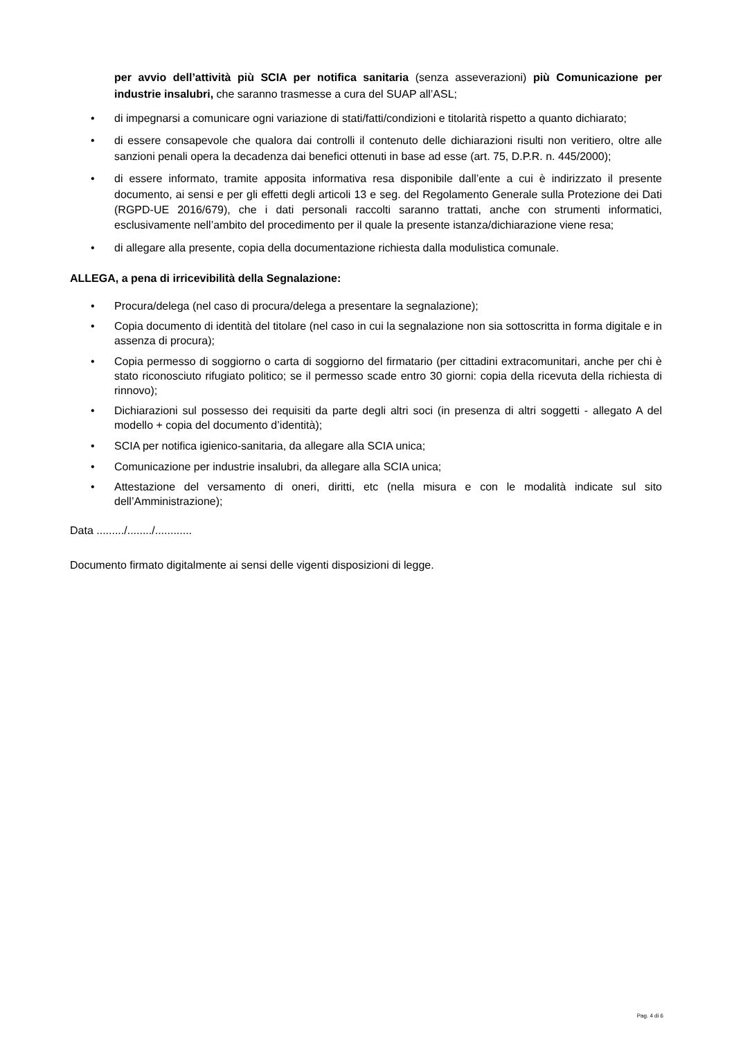per avvio dell’attività più SCIA per notifica sanitaria (senza asseverazioni) più Comunicazione per industrie insalubri, che saranno trasmesse a cura del SUAP all’ASL;
• di impegnarsi a comunicare ogni variazione di stati/fatti/condizioni e titolarità rispetto a quanto dichiarato;
• di essere consapevole che qualora dai controlli il contenuto delle dichiarazioni risulti non veritiero, oltre alle sanzioni penali opera la decadenza dai benefici ottenuti in base ad esse (art. 75, D.P.R. n. 445/2000);
• di essere informato, tramite apposita informativa resa disponibile dall’ente a cui è indirizzato il presente documento, ai sensi e per gli effetti degli articoli 13 e seg. del Regolamento Generale sulla Protezione dei Dati (RGPD-UE 2016/679), che i dati personali raccolti saranno trattati, anche con strumenti informatici, esclusivamente nell’ambito del procedimento per il quale la presente istanza/dichiarazione viene resa;
• di allegare alla presente, copia della documentazione richiesta dalla modulistica comunale.
ALLEGA, a pena di irricevibilità della Segnalazione:
• Procura/delega (nel caso di procura/delega a presentare la segnalazione);
• Copia documento di identità del titolare (nel caso in cui la segnalazione non sia sottoscritta in forma digitale e in assenza di procura);
• Copia permesso di soggiorno o carta di soggiorno del firmatario (per cittadini extracomunitari, anche per chi è stato riconosciuto rifugiato politico; se il permesso scade entro 30 giorni: copia della ricevuta della richiesta di rinnovo);
• Dichiarazioni sul possesso dei requisiti da parte degli altri soci (in presenza di altri soggetti - allegato A del modello + copia del documento d’identità);
• SCIA per notifica igienico-sanitaria, da allegare alla SCIA unica;
• Comunicazione per industrie insalubri, da allegare alla SCIA unica;
• Attestazione del versamento di oneri, diritti, etc (nella misura e con le modalità indicate sul sito dell’Amministrazione);
Data ........./......../............
Documento firmato digitalmente ai sensi delle vigenti disposizioni di legge.
Pag. 4 di 6